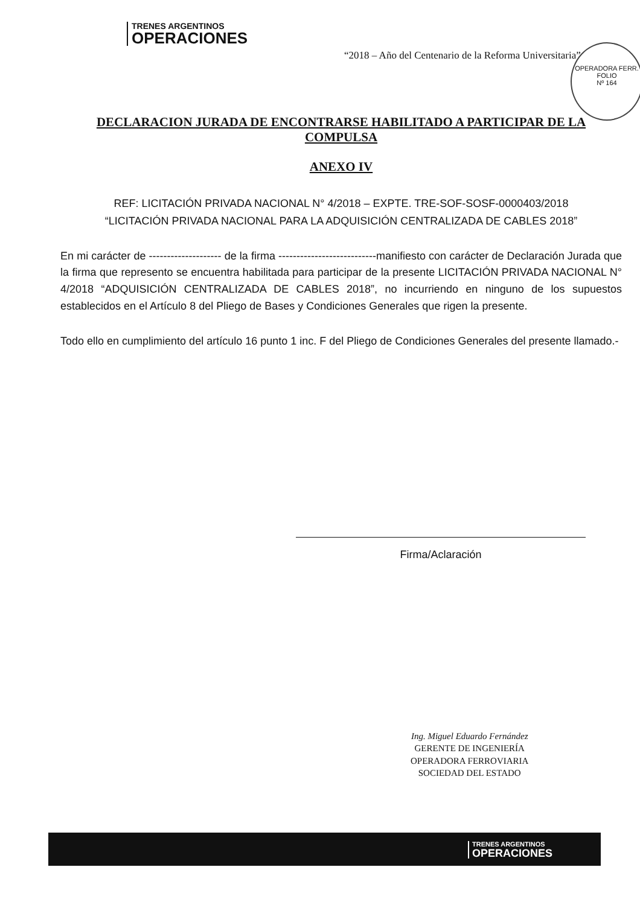TRENES ARGENTINOS
OPERACIONES
“2018 – Año del Centenario de la Reforma Universitaria”
OPERADORA FERR.
FOLIO
Nº 164
DECLARACION JURADA DE ENCONTRARSE HABILITADO A PARTICIPAR DE LA COMPULSA
ANEXO IV
REF: LICITACIÓN PRIVADA NACIONAL N° 4/2018 – EXPTE. TRE-SOF-SOSF-0000403/2018
“LICITACIÓN PRIVADA NACIONAL PARA LA ADQUISICIÓN CENTRALIZADA DE CABLES 2018”
En mi carácter de -------------------- de la firma ---------------------------manifiesto con carácter de Declaración Jurada que la firma que represento se encuentra habilitada para participar de la presente LICITACIÓN PRIVADA NACIONAL N° 4/2018 “ADQUISICIÓN CENTRALIZADA DE CABLES 2018”, no incurriendo en ninguno de los supuestos establecidos en el Artículo 8 del Pliego de Bases y Condiciones Generales que rigen la presente.
Todo ello en cumplimiento del artículo 16 punto 1 inc. F del Pliego de Condiciones Generales del presente llamado.-
Firma/Aclaración
Ing. Miguel Eduardo Fernández
GERENTE DE INGENIERÍA
OPERADORA FERROVIARIA
SOCIEDAD DEL ESTADO
TRENES ARGENTINOS
OPERACIONES